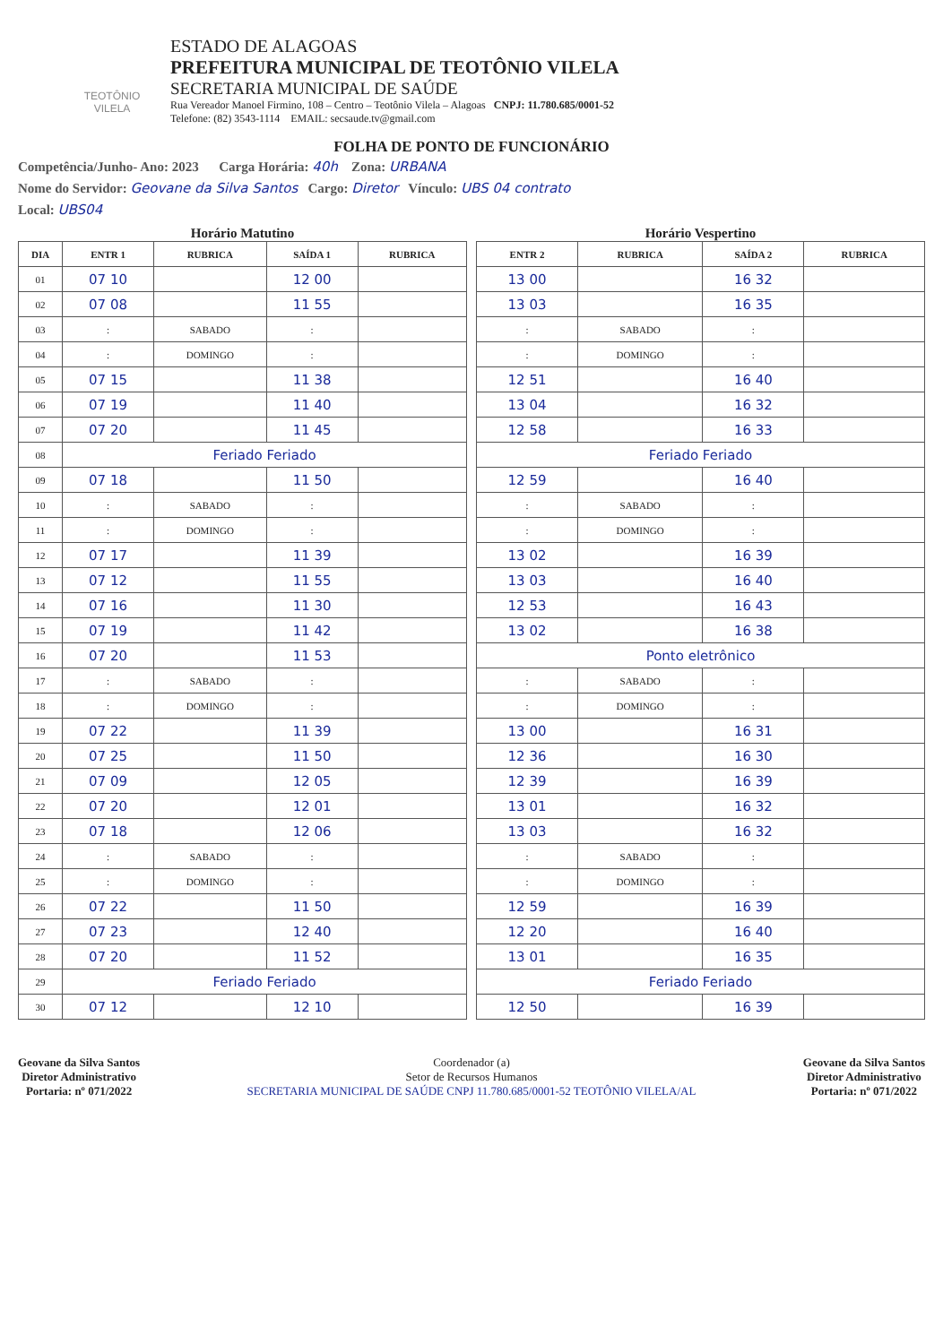TEOTÔNIO VILELA
ESTADO DE ALAGOAS
PREFEITURA MUNICIPAL DE TEOTÔNIO VILELA
SECRETARIA MUNICIPAL DE SAÚDE
Rua Vereador Manoel Firmino, 108 – Centro – Teotônio Vilela – Alagoas CNPJ: 11.780.685/0001-52
Telefone: (82) 3543-1114 EMAIL: secsaude.tv@gmail.com
FOLHA DE PONTO DE FUNCIONÁRIO
Competência/Junho- Ano: 2023 Carga Horária: 40h Zona: URBANA
Nome do Servidor: Geovane da Silva Santos Cargo: Diretor Vínculo: UBS 04 contrato
Local: UBS04
Horário Matutino
| DIA | ENTR 1 | RUBRICA | SAÍDA 1 | RUBRICA |
| --- | --- | --- | --- | --- |
| 01 | 07 10 | | 12 00 | |
| 02 | 07 08 | | 11 55 | |
| 03 | : | SABADO | : | |
| 04 | : | DOMINGO | : | |
| 05 | 07 15 | | 11 38 | |
| 06 | 07 19 | | 11 40 | |
| 07 | 07 20 | | 11 45 | |
| 08 | Feriado Feriado | | | |
| 09 | 07 18 | | 11 50 | |
| 10 | : | SABADO | : | |
| 11 | : | DOMINGO | : | |
| 12 | 07 17 | | 11 39 | |
| 13 | 07 12 | | 11 55 | |
| 14 | 07 16 | | 11 30 | |
| 15 | 07 19 | | 11 42 | |
| 16 | 07 20 | | 11 53 | |
| 17 | : | SABADO | : | |
| 18 | : | DOMINGO | : | |
| 19 | 07 22 | | 11 39 | |
| 20 | 07 25 | | 11 50 | |
| 21 | 07 09 | | 12 05 | |
| 22 | 07 20 | | 12 01 | |
| 23 | 07 18 | | 12 06 | |
| 24 | : | SABADO | : | |
| 25 | : | DOMINGO | : | |
| 26 | 07 22 | | 11 50 | |
| 27 | 07 23 | | 12 40 | |
| 28 | 07 20 | | 11 52 | |
| 29 | Feriado Feriado | | | |
| 30 | 07 12 | | 12 10 | |
Horário Vespertino
| ENTR 2 | RUBRICA | SAÍDA 2 | RUBRICA |
| --- | --- | --- | --- |
| 13 00 | | 16 32 | |
| 13 03 | | 16 35 | |
| : | SABADO | : | |
| : | DOMINGO | : | |
| 12 51 | | 16 40 | |
| 13 04 | | 16 32 | |
| 12 58 | | 16 33 | |
| Feriado Feriado | | | |
| 12 59 | | 16 40 | |
| : | SABADO | : | |
| : | DOMINGO | : | |
| 13 02 | | 16 39 | |
| 13 03 | | 16 40 | |
| 12 53 | | 16 43 | |
| 13 02 | | 16 38 | |
| Ponto eletrônico | | | |
| : | SABADO | : | |
| : | DOMINGO | : | |
| 13 00 | | 16 31 | |
| 12 36 | | 16 30 | |
| 12 39 | | 16 39 | |
| 13 01 | | 16 32 | |
| 13 03 | | 16 32 | |
| : | SABADO | : | |
| : | DOMINGO | : | |
| 12 59 | | 16 39 | |
| 12 20 | | 16 40 | |
| 13 01 | | 16 35 | |
| Feriado Feriado | | | |
| 12 50 | | 16 39 | |
Geovane da Silva Santos
Diretor Administrativo
Portaria: nº 071/2022
Coordenador (a)
Setor de Recursos Humanos
SECRETARIA MUNICIPAL DE SAÚDE CNPJ 11.780.685/0001-52 TEOTÔNIO VILELA/AL
Geovane da Silva Santos
Diretor Administrativo
Portaria: nº 071/2022